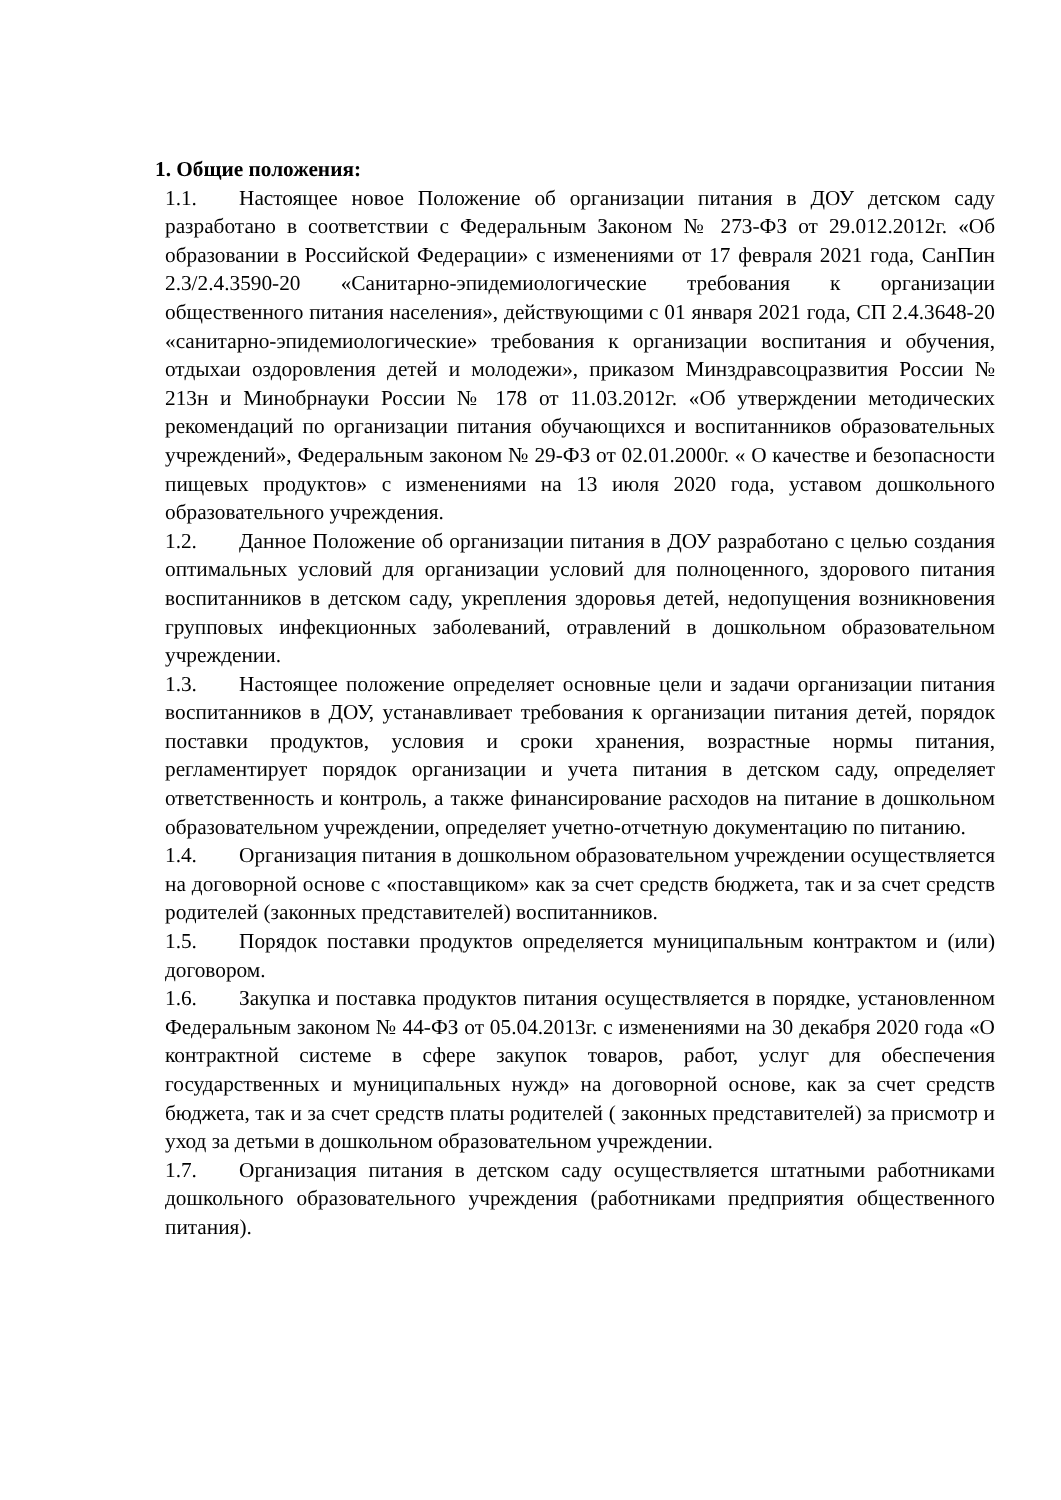1. Общие положения:
1.1. Настоящее новое Положение об организации питания в ДОУ детском саду разработано в соответствии с Федеральным Законом № 273-ФЗ от 29.012.2012г. «Об образовании в Российской Федерации» с изменениями от 17 февраля 2021 года, СанПин 2.3/2.4.3590-20 «Санитарно-эпидемиологические требования к организации общественного питания населения», действующими с 01 января 2021 года, СП 2.4.3648-20 «санитарно-эпидемиологические» требования к организации воспитания и обучения, отдыхаи оздоровления детей и молодежи», приказом Минздравсоцразвития России № 213н и Минобрнауки России № 178 от 11.03.2012г. «Об утверждении методических рекомендаций по организации питания обучающихся и воспитанников образовательных учреждений», Федеральным законом № 29-ФЗ от 02.01.2000г. « О качестве и безопасности пищевых продуктов» с изменениями на 13 июля 2020 года, уставом дошкольного образовательного учреждения.
1.2. Данное Положение об организации питания в ДОУ разработано с целью создания оптимальных условий для организации условий для полноценного, здорового питания воспитанников в детском саду, укрепления здоровья детей, недопущения возникновения групповых инфекционных заболеваний, отравлений в дошкольном образовательном учреждении.
1.3. Настоящее положение определяет основные цели и задачи организации питания воспитанников в ДОУ, устанавливает требования к организации питания детей, порядок поставки продуктов, условия и сроки хранения, возрастные нормы питания, регламентирует порядок организации и учета питания в детском саду, определяет ответственность и контроль, а также финансирование расходов на питание в дошкольном образовательном учреждении, определяет учетно-отчетную документацию по питанию.
1.4. Организация питания в дошкольном образовательном учреждении осуществляется на договорной основе с «поставщиком» как за счет средств бюджета, так и за счет средств родителей (законных представителей) воспитанников.
1.5. Порядок поставки продуктов определяется муниципальным контрактом и (или) договором.
1.6. Закупка и поставка продуктов питания осуществляется в порядке, установленном Федеральным законом № 44-ФЗ от 05.04.2013г. с изменениями на 30 декабря 2020 года «О контрактной системе в сфере закупок товаров, работ, услуг для обеспечения государственных и муниципальных нужд» на договорной основе, как за счет средств бюджета, так и за счет средств платы родителей ( законных представителей) за присмотр и уход за детьми в дошкольном образовательном учреждении.
1.7. Организация питания в детском саду осуществляется штатными работниками дошкольного образовательного учреждения (работниками предприятия общественного питания).